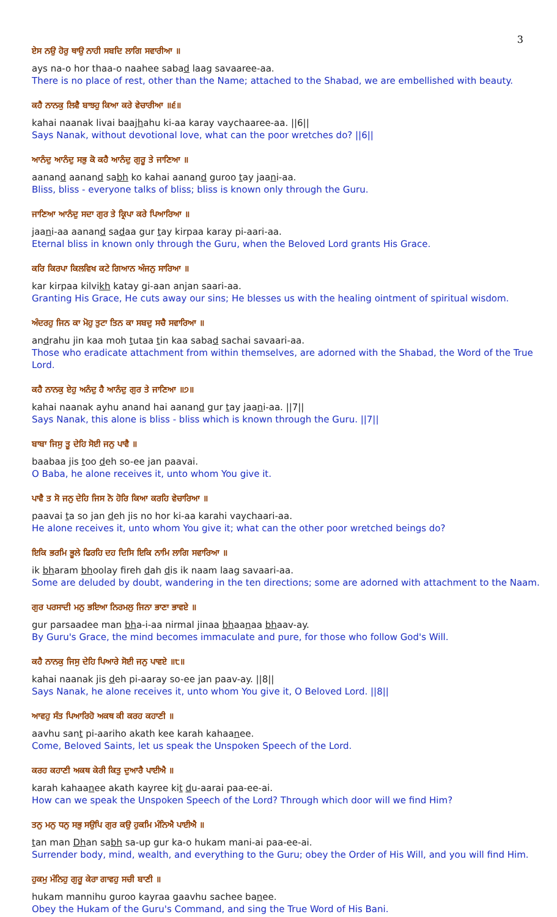3
ਏਸ ਨਉ ਹੋਰੁ ਥਾਉ ਨਾਹੀ ਸਬਦਿ ਲਾਗਿ ਸਵਾਰੀਆ ॥
ays na-o hor thaa-o naahee sabad laag savaaree-aa.
There is no place of rest, other than the Name; attached to the Shabad, we are embellished with beauty.
ਕਹੈ ਨਾਨਕੁ ਲਿਵੈ ਬਾਝਹੁ ਕਿਆ ਕਰੇ ਵੇਚਾਰੀਆ ॥੬॥
kahai naanak livai baajhahu ki-aa karay vaychaaree-aa. ||6||
Says Nanak, without devotional love, what can the poor wretches do? ||6||
ਆਨੰਦੁ ਆਨੰਦੁ ਸਭੁ ਕੋ ਕਹੈ ਆਨੰਦੁ ਗੁਰੂ ਤੇ ਜਾਣਿਆ ॥
aanand aanand sabh ko kahai aanand guroo tay jaani-aa.
Bliss, bliss - everyone talks of bliss; bliss is known only through the Guru.
ਜਾਣਿਆ ਆਨੰਦੁ ਸਦਾ ਗੁਰ ਤੇ ਕ੍ਰਿਪਾ ਕਰੇ ਪਿਆਰਿਆ ॥
jaani-aa aanand sadaa gur tay kirpaa karay pi-aari-aa.
Eternal bliss in known only through the Guru, when the Beloved Lord grants His Grace.
ਕਰਿ ਕਿਰਪਾ ਕਿਲਵਿਖ ਕਟੇ ਗਿਆਨ ਅੰਜਨੁ ਸਾਰਿਆ ॥
kar kirpaa kilvikh katay gi-aan anjan saari-aa.
Granting His Grace, He cuts away our sins; He blesses us with the healing ointment of spiritual wisdom.
ਅੰਦਰਹੁ ਜਿਨ ਕਾ ਮੋਹੁ ਤੁਟਾ ਤਿਨ ਕਾ ਸਬਦੁ ਸਚੈ ਸਵਾਰਿਆ ॥
andrahu jin kaa moh tutaa tin kaa sabad sachai savaari-aa.
Those who eradicate attachment from within themselves, are adorned with the Shabad, the Word of the True Lord.
ਕਹੈ ਨਾਨਕੁ ਏਹੁ ਅਨੰਦੁ ਹੈ ਆਨੰਦੁ ਗੁਰ ਤੇ ਜਾਣਿਆ ॥੭॥
kahai naanak ayhu anand hai aanand gur tay jaani-aa. ||7||
Says Nanak, this alone is bliss - bliss which is known through the Guru. ||7||
ਬਾਬਾ ਜਿਸੁ ਤੂ ਦੇਹਿ ਸੋਈ ਜਨੁ ਪਾਵੈ ॥
baabaa jis too deh so-ee jan paavai.
O Baba, he alone receives it, unto whom You give it.
ਪਾਵੈ ਤ ਸੋ ਜਨੁ ਦੇਹਿ ਜਿਸ ਨੋ ਹੋਰਿ ਕਿਆ ਕਰਹਿ ਵੇਚਾਰਿਆ ॥
paavai ta so jan deh jis no hor ki-aa karahi vaychaari-aa.
He alone receives it, unto whom You give it; what can the other poor wretched beings do?
ਇਕਿ ਭਰਮਿ ਭੂਲੇ ਫਿਰਹਿ ਦਹ ਦਿਸਿ ਇਕਿ ਨਾਮਿ ਲਾਗਿ ਸਵਾਰਿਆ ॥
ik bharam bhoolay fireh dah dis ik naam laag savaari-aa.
Some are deluded by doubt, wandering in the ten directions; some are adorned with attachment to the Naam.
ਗੁਰ ਪਰਸਾਦੀ ਮਨੁ ਭਇਆ ਨਿਰਮਲੁ ਜਿਨਾ ਭਾਣਾ ਭਾਵਏ ॥
gur parsaadee man bha-i-aa nirmal jinaa bhaanaa bhaav-ay.
By Guru's Grace, the mind becomes immaculate and pure, for those who follow God's Will.
ਕਹੈ ਨਾਨਕੁ ਜਿਸੁ ਦੇਹਿ ਪਿਆਰੇ ਸੋਈ ਜਨੁ ਪਾਵਏ ॥੮॥
kahai naanak jis deh pi-aaray so-ee jan paav-ay. ||8||
Says Nanak, he alone receives it, unto whom You give it, O Beloved Lord. ||8||
ਆਵਹੁ ਸੰਤ ਪਿਆਰਿਹੋ ਅਕਥ ਕੀ ਕਰਹ ਕਹਾਣੀ ॥
aavhu sant pi-aariho akath kee karah kahaanee.
Come, Beloved Saints, let us speak the Unspoken Speech of the Lord.
ਕਰਹ ਕਹਾਣੀ ਅਕਥ ਕੇਰੀ ਕਿਤੁ ਦੁਆਰੈ ਪਾਈਐ ॥
karah kahaanee akath kayree kit du-aarai paa-ee-ai.
How can we speak the Unspoken Speech of the Lord? Through which door will we find Him?
ਤਨੁ ਮਨੁ ਧਨੁ ਸਭੁ ਸਉਪਿ ਗੁਰ ਕਉ ਹੁਕਮਿ ਮੰਨਿਐ ਪਾਈਐ ॥
tan man Dhan sabh sa-up gur ka-o hukam mani-ai paa-ee-ai.
Surrender body, mind, wealth, and everything to the Guru; obey the Order of His Will, and you will find Him.
ਹੁਕਮੁ ਮੰਨਿਹੁ ਗੁਰੂ ਕੇਰਾ ਗਾਵਹੁ ਸਚੀ ਬਾਣੀ ॥
hukam mannihu guroo kayraa gaavhu sachee banee.
Obey the Hukam of the Guru's Command, and sing the True Word of His Bani.